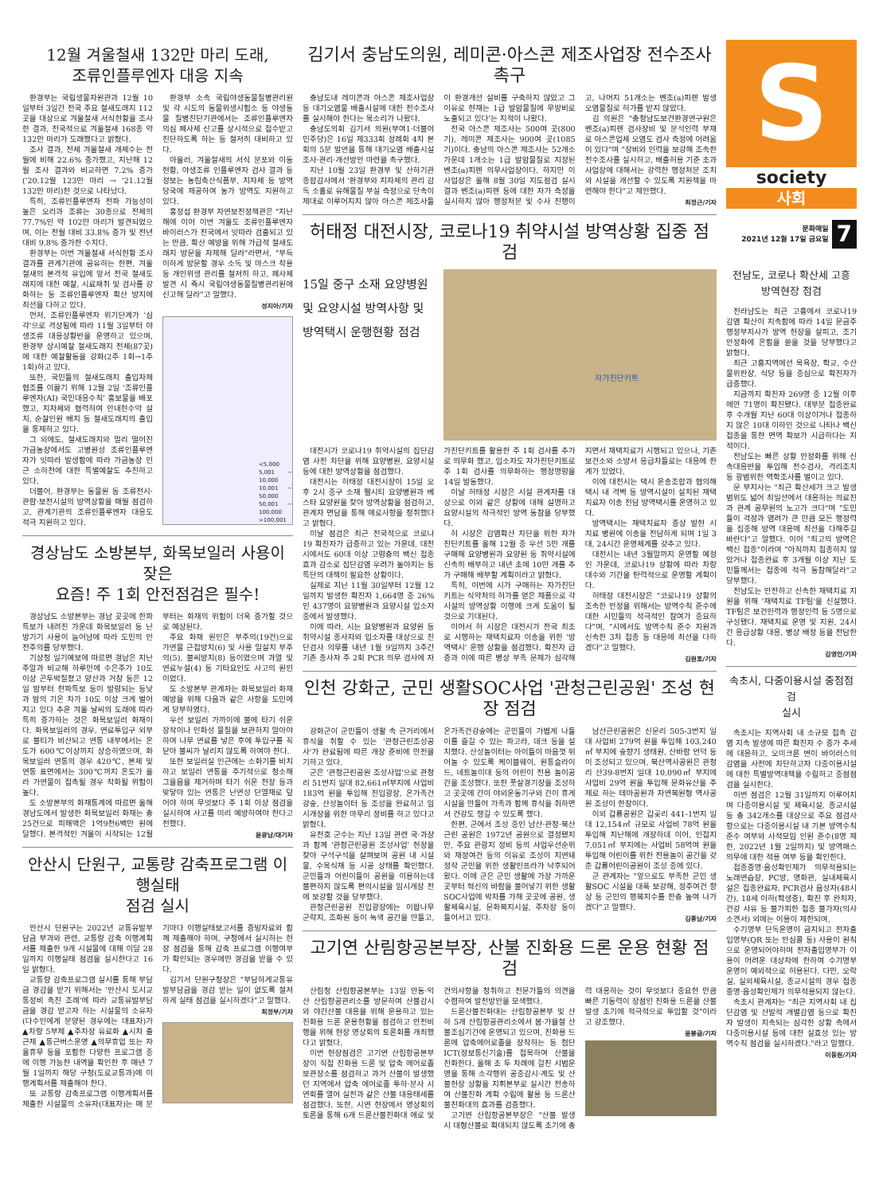12월 겨울철새 132만 마리 도래,
조류인플루엔자 대응 지속
환경부는 국립생물자원관과 12월 10일부터 3일간 전국 주요 철새도래지 112곳을 대상으로 겨울철새 서식현황을 조사한 결과, 전국적으로 겨울철새 168종 약 132만 마리가 도래했다고 밝혔다.
조사 결과, 전체 겨울철새 개체수는 전월에 비해 22.6% 증가했고, 지난해 12월 조사 결과와 비교하면 7.2% 증가('20.12월 123만 마리 → '21.12월 132만 마리)한 것으로 나타났다.
특히, 조류인플루엔자 전파 가능성이 높은 오리과 조류는 30종으로 전체의 77.7%인 약 102만 마리가 발견되었으며, 이는 전월 대비 33.8% 증가 및 전년 대비 9.8% 증가한 수치다.
환경부는 이번 겨울철새 서식현황 조사 결과를 관계기관에 공유하는 한편, 겨울철새의 본격적 유입에 앞서 전국 철새도래지에 대한 예찰, 시료채취 및 검사를 강화하는 등 조류인플루엔자 확산 방지에 최선을 다하고 있다.
먼저, 조류인플루엔자 위기단계가 '심각'으로 격상됨에 따라 11월 3일부터 야생조류 대응상황반을 운영하고 있으며, 환경부 상시예찰 철새도래지 전체(87곳)에 대한 예찰활동을 강화(2주 1회→1주 1회)하고 있다.
또한, 국민들의 철새도래지 출입자제 협조를 이끌기 위해 12월 2일 '조류인플루엔자(AI) 국민대응수칙' 홍보물을 배포했고, 지자체와 협력하여 안내현수막 설치, 순찰인원 배치 등 철새도래지의 출입을 통제하고 있다.
그 외에도, 철새도래지와 멀리 떨어진 가금농장에서도 고병원성 조류인플루엔자가 잇따라 발생함에 따라 가금농장 인근 소하천에 대한 특별예찰도 추진하고 있다.
더불어, 환경부는 동물원 등 조류전시·관람·보전시설의 방역상황을 매월 점검하고, 관계기관의 조류인플루엔자 대응도 적극 지원하고 있다.
환경부 소속 국립야생동물질병관리원 및 각 시도의 동물위생시험소 등 야생동물 질병진단기관에서는 조류인플루엔자 의심 폐사체 신고를 상시적으로 접수받고 진단하도록 하는 등 철저히 대비하고 있다.
아울러, 겨울철새의 서식 분포와 이동현황, 야생조류 인플루엔자 검사 결과 등 정보는 농림축산식품부, 지자체 등 방역 당국에 제공하여 농가 방역도 지원하고 있다.
홍정섭 환경부 자연보전정책관은 "지난해에 이어 이번 겨울도 조류인플루엔자 바이러스가 전국에서 잇따라 검출되고 있는 만큼, 확산 예방을 위해 가급적 철새도래지 방문을 자제해 달라"라면서, "부득이하게 방문할 경우 소독 및 마스크 착용 등 개인위생 관리를 철저히 하고, 폐사체 발견 시 즉시 국립야생동물질병관리원에 신고해 달라"고 말했다.
성지아/기자
<5,000
5,001 ~ 10,000
10,001 ~ 50,000
50,001 ~ 100,000
>100,001
경상남도 소방본부, 화목보일러 사용이 잦은
요즘! 주 1회 안전점검은 필수!
경상남도 소방본부는 경남 곳곳에 한파특보가 내려진 가운데 화목보일러 등 난방기기 사용이 늘어남에 따라 도민의 안전주의를 당부했다.
기상청 일기예보에 따르면 경남은 지난 주말과 비교해 하루만에 수은주가 10도 이상 곤두박질쳤고 양산과 거창 등은 12일 밤부터 한파특보 등이 발령되는 등낮과 밤의 기온 차가 10도 이상 크게 벌어지고 있다 추운 겨울 날씨의 도래에 따라 특히 증가하는 것은 화목보일러 화재이다. 화목보일러의 경우, 연료투입구 외부로 불티가 비산되고 연통 내부에서는 온도가 600℃이상까지 상승하였으며, 화목보일러 연통의 경우 420℃, 본체 및 연통 표면에서는 300℃까지 온도가 올라 가연물이 접촉될 경우 착화될 위험이 높다.
도 소방본부의 화재통계에 따르면 올해 경남도에서 발생한 화목보일러 화재는 총 25건으로 피해액은 1억9천6백만 원에 달했다. 본격적인 겨울이 시작되는 12월부터는 화재의 위험이 더욱 증가할 것으로 예상된다.
주요 화재 원인은 부주의(19건)으로 가연물 근접방치(6) 및 사용 밀설치 부주의(5), 불씨방치(8) 등이었으며 과열 및 연료누설(4) 등 기타요인도 사고의 원인이었다.
도 소방본부 관계자는 화목보일러 화재 예방을 위해 다음과 같은 사항을 도민에게 당부하였다.
우선 보일러 가까이에 불에 타기 쉬운 장작이나 인화성 물질을 보관하지 말아야 하며 나무 연료를 넣은 후에 투입구를 꼭 닫아 불씨가 날리지 않도록 하여야 한다.
또한 보일러실 인근에는 소화기를 비치하고 보일러 연통을 주기적으로 청소해 그을음을 제거하며 타기 쉬운 천장 등과 맞닿아 있는 연통은 난연성 단열재로 덮어야 하며 무엇보다 주 1회 이상 점검을 실시하여 사고를 미리 예방하여야 한다고 전했다.
윤광남/대기자
안산시 단원구, 교통량 감축프로그램 이행실태
점검 실시
안산시 단원구는 2022년 교통유발부담금 부과와 관련, 교통량 감축 이행계획서를 제출한 9개 시설물에 대해 이달 28일까지 이행실태 점검을 실시한다고 16일 밝혔다.
교통량 감축프로그램 실시를 통해 부담금 경감을 받기 위해서는 '안산시 도시교통정비 촉진 조례'에 따라 교통유발부담금을 경감 받고자 하는 시설물의 소유자(다수인에게 분양된 경우에는 대표자)가 ▲차량 5부제 ▲주차장 유료화 ▲시차 출근제 ▲통근버스운영 ▲의무휴업 또는 자율휴무 등을 포함한 다양한 프로그램 중에 이행 가능한 내역을 확인한 후 매년 7월 1일까지 해당 구청(도로교통과)에 이행계획서를 제출해야 한다.
또 교통량 감축프로그램 이행계획서를 제출한 시설물의 소유자(대표자)는 매 분기마다 이행실태보고서를 증빙자료와 함께 제출해야 하며, 구청에서 실시하는 현장 점검을 통해 감축 프로그램 이행여부가 확인되는 경우에만 경감을 받을 수 있다.
김기서 단원구청장은 "부담하게교통유발부담금을 경감 받는 일이 없도록 철저하게 실태 점검을 실시하겠다"고 말했다.
최정부/기자
김기서 충남도의원, 레미콘·아스콘 제조사업장 전수조사 촉구
충남도내 레미콘과 아스콘 제조사업장 등 대기오염물 배출시설에 대한 전수조사를 실시해야 한다는 목소리가 나왔다.
충남도의회 김기서 의원(부여1·더불어민주당)은 16일 제333회 정례회 4차 본회의 5분 발언을 통해 대기오염 배출시설 조사·관리·개선방안 마련을 촉구했다.
지난 10월 23일 환경부 및 산하기관 종합감사에서 '환경부와 지자체의 관리 감독 소홀로 유해물질 부실 측정으로 단속이 제대로 이루어지지 않아 아스콘 제조사들이 환경개선 설비를 구축하지 않았고 그 이유로 현재는 1급 발암물질에 무방비로 노출되고 있다'는 지적이 나왔다.
전국 아스콘 제조사는 500여 곳(800기), 레미콘 제조사는 900여 곳(1085기)이다. 충남의 아스콘 제조사는 52개소 가운데 1개소는 1급 발암물질로 지정된 벤조(a)피렌 의무사업장이다. 하지만 이 사업장은 올해 8월 30일 지도점검 실시결과 벤조(a)피렌 등에 대한 자가 측정을 실시하지 않아 행정처분 및 수사 진행이고, 나머지 51개소는 벤조(a)피렌 발생 오염물질로 허가를 받지 않았다.
김 의원은 "충청남도보건환경연구원은 벤조(a)피렌 검사장비 및 분석인력 부재로 아스콘업체 오염도 검사 측정에 어려움이 있다"며 "장비와 인력을 보강해 조속한 전수조사를 실시하고, 배출허용 기준 초과 사업장에 대해서는 강력한 행정처분 조치와 시설을 개선할 수 있도록 지원책을 마련해야 한다"고 제안했다.
최정근/기자
허태정 대전시장, 코로나19 취약시설 방역상황 집중 점검
15일 중구 소재 요양병원 및 요양시설 방역사항 및 방역택시 운행현황 점검
자가진단키트
대전시가 코로나19 취약시설의 집단감염 사전 차단을 위해 요양병원, 요양시설 등에 대한 방역상황을 점검했다.
대전시는 허태정 대전시장이 15일 오후 2시 중구 소재 웰시티 요양병원과 베스타 요양원을 찾아 방역상황을 점검하고, 관계자 면담을 통해 애로사항을 청취했다고 밝혔다.
이날 점검은 최근 전국적으로 코로나19 확진자가 급증하고 있는 가운데, 대전시에서도 60대 이상 고령층의 백신 접종효과 감소로 집단감염 우려가 높아지는 등 특단의 대책이 필요한 상황이다.
실제로 지난 11월 30일부터 12월 12일까지 발생한 확진자 1,664명 중 26%인 437명이 요양병원과 요양시설 입소자 중에서 발생했다.
이에 따라, 시는 요양병원과 요양원 등 취약시설 종사자와 입소자를 대상으로 진단검사 의무를 내년 1월 9일까지 3주간 기존 종사자 주 2회 PCR 의무 검사에 자가진단키트를 활용한 주 1회 검사를 추가로 의무화 했고, 입소자도 자가진단키트로 주 1회 검사를 의무화하는 행정명령을 14일 발동했다.
이날 허태정 시장은 시설 관계자를 대상으로 이와 같은 상황에 대해 설명하고 요양시설의 적극적인 방역 동참을 당부했다.
허 시장은 감염확산 차단을 위한 자가진단키트를 올해 12월 중 우선 5만 개를 구매해 요양병원과 요양원 등 취약시설에 신속히 배부하고 내년 초에 10만 개를 추가 구매해 배부할 계획이라고 밝혔다.
특히, 이번에 시가 구매하는 자가진단키트는 식약처의 허가를 얻은 제품으로 각 시설의 방역상황 이행에 크게 도움이 될 것으로 기대된다.
이어서 허 시장은 대전시가 전국 최초로 시행하는 재택치료자 이송을 위한 '방역택시' 운행 상황을 점검했다. 확진자 급증과 이에 따른 병상 부족 문제가 심각해지면서 재택치료가 시행되고 있으나, 기존 보건소와 소방서 응급차들로는 대응에 한계가 있었다.
이에 대전시는 택시 운송조합과 협의해 택시 내 격벽 등 방역시설이 설치된 재택치료자 이송 전담 방역택시를 운영하고 있다.
방역택시는 재택치료자 증상 발현 시 치료 병원에 이송을 전담하게 되며 1일 3대, 24시간 운영체계를 갖추고 있다.
대전시는 내년 3월말까지 운영할 예정인 가운데, 코로나19 상황에 따라 차량 대수와 기간을 탄력적으로 운영할 계획이다.
허태정 대전시장은 "코로나19 상황의 조속한 안정을 위해서는 방역수칙 준수에 대한 시민들의 적극적인 참여가 중요하다"며, "시에서도 방역수칙 준수 지원과 신속한 3차 접종 등 대응에 최선을 다하겠다"고 말했다.
김원호/기자
인천 강화군, 군민 생활SOC사업 '관청근린공원' 조성 현장 점검
강화군이 군민들이 생활 속 근거리에서 휴식을 취할 수 있는 '관청근린조성공사'가 완료됨에 따른 개장 준비에 만전을 기하고 있다.
군은 '관청근린공원 조성사업'으로 관청리 51번지 일대 82,661㎡부지에 사업비 183억 원을 투입해 진입광장, 온가족건강숲, 산성놀이터 등 조성을 완료하고 임시개장을 위한 마무리 정비를 하고 있다고 밝혔다.
유천호 군수는 지난 13일 관련 국·과장과 함께 '관청근린공원 조성사업' 현장을 찾아 구석구석을 살펴보며 공원 내 시설물, 수목식재 등 시공 상태를 확인했다. 군민들과 어린이들이 공원을 이용하는데 불편하지 않도록 편의시설을 임시개장 전에 보강할 것을 당부했다.
관청근린공원 진입광장에는 이팝나무 군락지, 조화원 등이 녹색 공간을 만들고, 온가족건강숲에는 군민들이 가볍게 나들이를 즐길 수 있는 파고라, 데크 등을 설치했다. 산성놀이터는 아이들이 마음껏 뛰어놀 수 있도록 케이블웨이, 원통슬라이드, 네트놀이대 등의 어린이 전용 놀이공간을 조성했다. 또한 풋살경기장을 조성하고 곳곳에 간이 야외운동기구와 간이 휴게시설을 만들어 가족과 함께 휴식을 취하면서 건강도 챙길 수 있도록 했다.
한편, 군에서 조성 중인 남산·관청·북산근린 공원은 1972년 공원으로 결정됐지만, 주요 관광지 정비 등의 사업우선순위와 재정여건 등의 이유로 조성이 지연돼 정작 군민을 위한 생활인프라가 낙후되어 왔다. 이에 군은 군민 생활에 가장 가까운 곳부터 혁신의 바람을 불어넣기 위한 생활SOC사업에 박차를 가해 곳곳에 공원, 생활체육시설, 문화복지시설, 주차장 등이 들어서고 있다.
남산근린공원은 신문리 505-3번지 일대 사업비 279억 원을 투입해 103,240㎡ 부지에 숲향기 생태원, 산바람 언덕 등이 조성되고 있으며, 북산역사공원은 관청리 산39-8번지 일대 10,090㎡ 부지에 사업비 29억 원을 투입해 문화유산을 주제로 하는 테마공원과 자연복원형 역사공원 조성이 한창이다.
이외 갑룡공원은 갑곶리 441-1번지 일대 12,154㎡ 규모로 사업비 78억 원을 투입해 지난해에 개장하데 이어, 인접지 7,051㎡ 부지에는 사업비 58억여 원을 투입해 어린이를 위한 전용놀이 공간을 갖춘 갑룡어린이공원이 조성 중에 있다.
군 관계자는 "앞으로도 부족한 군민 생활SOC 시설을 대폭 보강해, 정주여건 향상 등 군민의 행복지수를 한층 높여 나가겠다"고 말했다.
김종남/기자
고기연 산림항공본부장, 산불 진화용 드론 운용 현황 점검
산림청 산림항공본부는 13일 안동·익산 산림항공관리소를 방문하여 산불감시와 야간산불 대응을 위해 운용하고 있는 진화용 드론 운용현황을 점검하고 안전비행을 위해 현장 영상회의 토론회를 개최했다고 밝혔다.
이번 현장점검은 고기연 산림항공본부장이 직접 진화용 드론 및 압축 에어로졸 보관장소를 점검하고 과거 산불이 발생했던 지역에서 압축 에어로졸 투하·분사 시연회를 열어 실전과 같은 산불 대응태세를 점검했다. 또한, 시연 현장에서 영상회의 토론을 통해 6개 드론산불진화대 애로 및 건의사항을 청취하고 전문가들의 의견을 수렴하여 발전방안을 모색했다.
드론산불진화대는 산림항공본부 및 산하 5개 산림항공관리소에서 봄·가을철 산불조심기간에 운영되고 있으며, 진화용 드론에 압축에어로졸을 장착하는 등 첨단 ICT(정보통신기술)를 접목하여 산불을 진화한다. 올해 초 두 차례에 걸친 시범운영을 통해 소각행위 공중감시·계도 및 산불현장 상황을 지휘본부로 실시간 전송하여 산불진화 계획 수립에 활용 등 드론산불진화대의 효과를 검증했다.
고기연 산림항공본부장은 "산불 발생 시 대형산불로 확대되지 않도록 초기에 총력 대응하는 것이 무엇보다 중요한 만큼 빠른 기동력이 장점인 진화용 드론을 산불 발생 초기에 적극적으로 투입할 것"이라고 강조했다.
윤봉금/기자
S
society
사회
문화매일
2021년 12월 17일 금요일
7
전남도, 코로나 확산세 고흥
방역현장 점검
전라남도는 최근 고흥에서 코로나19 감염 확산이 지속함에 따라 14일 문금주 행정부지사가 방역 현장을 살피고, 조기 안정화에 온힘을 쏟을 것을 당부했다고 밝혔다.
최근 고흥지역에선 목욕장, 학교, 수산물위판장, 식당 등을 중심으로 확진자가 급증했다.
지금까지 확진자 269명 중 12월 이후에만 71명이 확진됐다. 대부분 접종완료 후 수개월 지난 60대 이상이거나 접종하지 않은 10대 이하인 것으로 나타나 백신접종을 통한 면역 확보가 시급하다는 지적이다.
전남도는 빠른 상황 안정화를 위해 신속대응반을 투입해 전수검사, 격리조치 등 광범위한 역학조사를 벌이고 있다.
문 부지사는 "최근 확산세가 크고 발생 범위도 넓어 최일선에서 대응하는 의료진과 관계 공무원의 노고가 크다"며 "도민들이 걱정과 염려가 큰 만큼 모든 행정력을 집중해 방역 대응에 최선을 다해주길 바란다"고 말했다. 이어 "최고의 방역은 백신 접종"이라며 "아직까지 접종하지 않았거나 접종완료 후 3개월 이상 지난 도민들께서는 접종에 적극 동참해달라"고 당부했다.
전남도는 안전하고 신속한 재택치료 지원을 위해 '재택치료 TF팀'을 신설했다. TF팀은 보건인력과 행정인력 등 5명으로 구성됐다. 재택치료 운영 및 지원, 24시간 응급상황 대응, 병상 배정 등을 전담한다.
김영안/기자
속초시, 다중이용시설 중점점검
실시
속초시는 지역사회 내 소규모 접촉 감염 지속 발생에 따른 확진자 수 증가 추세에 대응하고, 오미크론 변이 바이러스의 감염을 사전에 차단하고자 다중이용시설에 대한 특별방역대책을 수립하고 중점점검을 실시한다.
이번 점검은 12월 31일까지 이루어지며 다중이용시설 및 체육시설, 종교시설 등 총 342개소를 대상으로 주요 점검사항으로는 다중이용시설 내 기본 방역수칙 준수 여부와 사적모임 인원 준수(8명 제한, 2022년 1월 2일까지) 및 방역패스 의무에 대한 적용 여부 등을 확인한다.
접종증명·음성확인제가 의무적용되는 노래연습장, PC방, 영화관, 실내체육시설은 접종완료자, PCR검사 음성자(48시간), 18세 이하(학생증), 확진 후 완치자, 건강 사유 등 불가피한 접종 불가자(의사 소견서) 외에는 이용이 제한되며,
수기명부 단독운영이 금지되고 전자출입명부(QR 또는 안심콜 등) 사용이 원칙으로 운영되어야하며 전자출입명부가 이용이 어려운 대상자에 한하여 수기명부 운영이 예외적으로 허용된다. 다만, 오락실, 실외체육시설, 종교시설의 경우 접종증명·음성확인제가 의무적용되지 않는다.
속초시 관계자는 "최근 지역사회 내 집단감염 및 산발적 개별감염 등으로 확진자 발생이 지속되는 심각한 상황 속에서 다중이용시설 등에 대한 실효성 있는 방역수칙 점검을 실시하겠다."라고 말했다.
이등원/기자